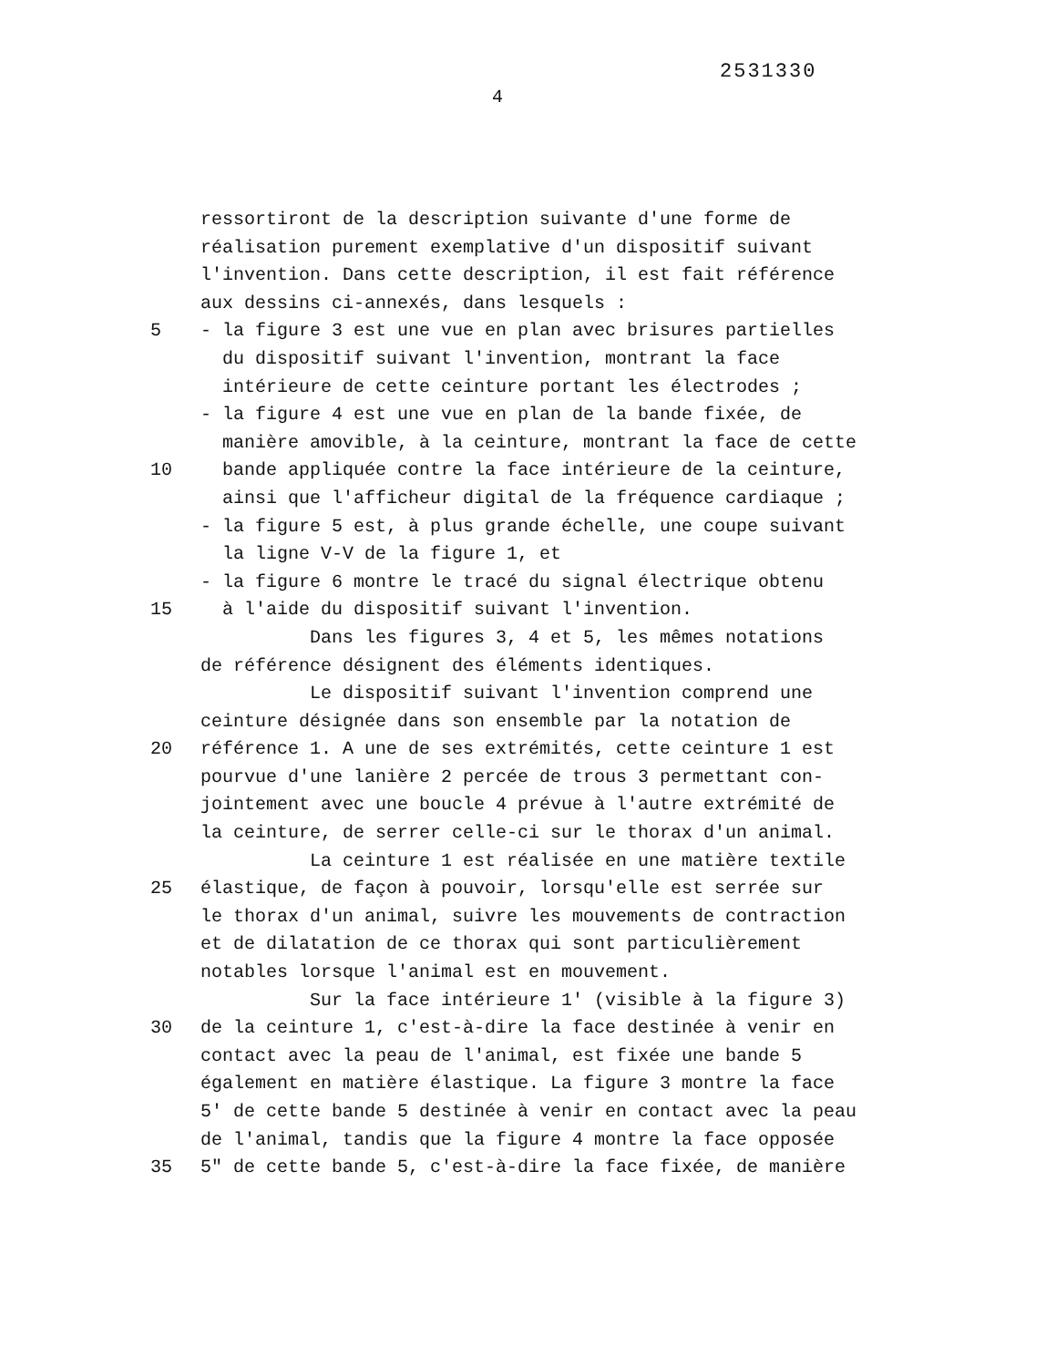2531330
4
ressortiront de la description suivante d'une forme de
réalisation purement exemplative d'un dispositif suivant
l'invention. Dans cette description, il est fait référence
aux dessins ci-annexés, dans lesquels :
5 - la figure 3 est une vue en plan avec brisures partielles
du dispositif suivant l'invention, montrant la face
intérieure de cette ceinture portant les électrodes ;
- la figure 4 est une vue en plan de la bande fixée, de
manière amovible, à la ceinture, montrant la face de cette
10 bande appliquée contre la face intérieure de la ceinture,
ainsi que l'afficheur digital de la fréquence cardiaque ;
- la figure 5 est, à plus grande échelle, une coupe suivant
la ligne V-V de la figure 1, et
- la figure 6 montre le tracé du signal électrique obtenu
15 à l'aide du dispositif suivant l'invention.
Dans les figures 3, 4 et 5, les mêmes notations
de référence désignent des éléments identiques.
Le dispositif suivant l'invention comprend une
ceinture désignée dans son ensemble par la notation de
20 référence 1. A une de ses extrémités, cette ceinture 1 est
pourvue d'une lanière 2 percée de trous 3 permettant con-
jointement avec une boucle 4 prévue à l'autre extrémité de
la ceinture, de serrer celle-ci sur le thorax d'un animal.
La ceinture 1 est réalisée en une matière textile
25 élastique, de façon à pouvoir, lorsqu'elle est serrée sur
le thorax d'un animal, suivre les mouvements de contraction
et de dilatation de ce thorax qui sont particulièrement
notables lorsque l'animal est en mouvement.
Sur la face intérieure 1' (visible à la figure 3)
30 de la ceinture 1, c'est-à-dire la face destinée à venir en
contact avec la peau de l'animal, est fixée une bande 5
également en matière élastique. La figure 3 montre la face
5' de cette bande 5 destinée à venir en contact avec la peau
de l'animal, tandis que la figure 4 montre la face opposée
35 5" de cette bande 5, c'est-à-dire la face fixée, de manière